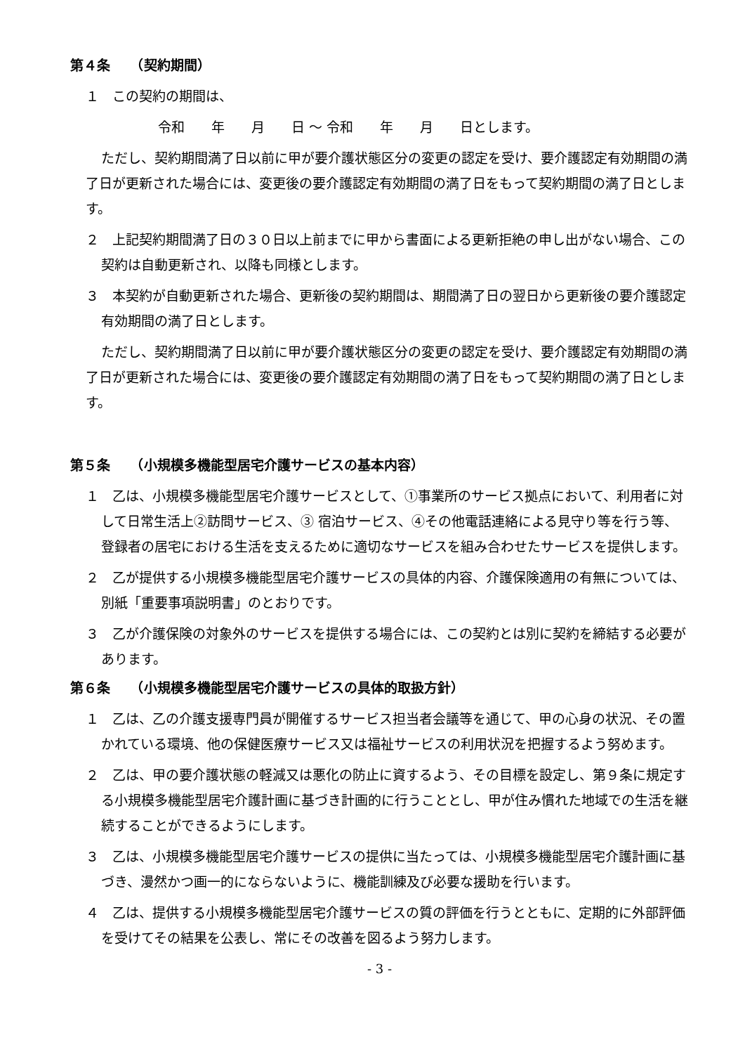第４条　　（契約期間）
１　この契約の期間は、
令和　　年　　月　　日 ～ 令和　　年　　月　　日とします。
ただし、契約期間満了日以前に甲が要介護状態区分の変更の認定を受け、要介護認定有効期間の満了日が更新された場合には、変更後の要介護認定有効期間の満了日をもって契約期間の満了日とします。
２　上記契約期間満了日の３０日以上前までに甲から書面による更新拒絶の申し出がない場合、この契約は自動更新され、以降も同様とします。
３　本契約が自動更新された場合、更新後の契約期間は、期間満了日の翌日から更新後の要介護認定有効期間の満了日とします。
ただし、契約期間満了日以前に甲が要介護状態区分の変更の認定を受け、要介護認定有効期間の満了日が更新された場合には、変更後の要介護認定有効期間の満了日をもって契約期間の満了日とします。
第５条　　（小規模多機能型居宅介護サービスの基本内容）
１　乙は、小規模多機能型居宅介護サービスとして、①事業所のサービス拠点において、利用者に対して日常生活上②訪問サービス、③ 宿泊サービス、④その他電話連絡による見守り等を行う等、登録者の居宅における生活を支えるために適切なサービスを組み合わせたサービスを提供します。
２　乙が提供する小規模多機能型居宅介護サービスの具体的内容、介護保険適用の有無については、別紙「重要事項説明書」のとおりです。
３　乙が介護保険の対象外のサービスを提供する場合には、この契約とは別に契約を締結する必要があります。
第６条　　（小規模多機能型居宅介護サービスの具体的取扱方針）
１　乙は、乙の介護支援専門員が開催するサービス担当者会議等を通じて、甲の心身の状況、その置かれている環境、他の保健医療サービス又は福祉サービスの利用状況を把握するよう努めます。
２　乙は、甲の要介護状態の軽減又は悪化の防止に資するよう、その目標を設定し、第９条に規定する小規模多機能型居宅介護計画に基づき計画的に行うこととし、甲が住み慣れた地域での生活を継続することができるようにします。
３　乙は、小規模多機能型居宅介護サービスの提供に当たっては、小規模多機能型居宅介護計画に基づき、漫然かつ画一的にならないように、機能訓練及び必要な援助を行います。
４　乙は、提供する小規模多機能型居宅介護サービスの質の評価を行うとともに、定期的に外部評価を受けてその結果を公表し、常にその改善を図るよう努力します。
- 3 -